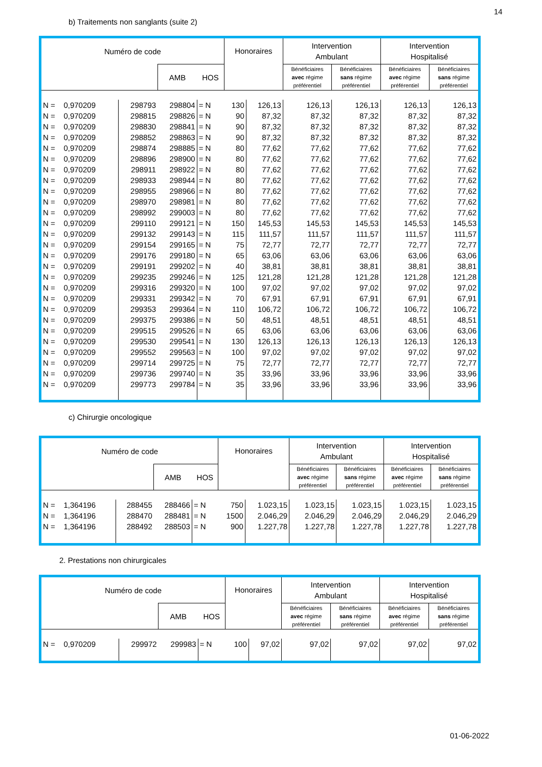14
b) Traitements non sanglants (suite 2)
| Numéro de code | | | | Honoraires | | Intervention Ambulant | | Intervention Hospitalisé | |
| --- | --- | --- | --- | --- | --- | --- | --- | --- | --- |
| | | AMB | HOS | | | Bénéficiaires avec régime préférentiel | Bénéficiaires sans régime préférentiel | Bénéficiaires avec régime préférentiel | Bénéficiaires sans régime préférentiel |
| N = 0,970209 | 298793 | 298804 | = N | 130 | 126,13 | 126,13 | 126,13 | 126,13 | 126,13 |
| N = 0,970209 | 298815 | 298826 | = N | 90 | 87,32 | 87,32 | 87,32 | 87,32 | 87,32 |
| N = 0,970209 | 298830 | 298841 | = N | 90 | 87,32 | 87,32 | 87,32 | 87,32 | 87,32 |
| N = 0,970209 | 298852 | 298863 | = N | 90 | 87,32 | 87,32 | 87,32 | 87,32 | 87,32 |
| N = 0,970209 | 298874 | 298885 | = N | 80 | 77,62 | 77,62 | 77,62 | 77,62 | 77,62 |
| N = 0,970209 | 298896 | 298900 | = N | 80 | 77,62 | 77,62 | 77,62 | 77,62 | 77,62 |
| N = 0,970209 | 298911 | 298922 | = N | 80 | 77,62 | 77,62 | 77,62 | 77,62 | 77,62 |
| N = 0,970209 | 298933 | 298944 | = N | 80 | 77,62 | 77,62 | 77,62 | 77,62 | 77,62 |
| N = 0,970209 | 298955 | 298966 | = N | 80 | 77,62 | 77,62 | 77,62 | 77,62 | 77,62 |
| N = 0,970209 | 298970 | 298981 | = N | 80 | 77,62 | 77,62 | 77,62 | 77,62 | 77,62 |
| N = 0,970209 | 298992 | 299003 | = N | 80 | 77,62 | 77,62 | 77,62 | 77,62 | 77,62 |
| N = 0,970209 | 299110 | 299121 | = N | 150 | 145,53 | 145,53 | 145,53 | 145,53 | 145,53 |
| N = 0,970209 | 299132 | 299143 | = N | 115 | 111,57 | 111,57 | 111,57 | 111,57 | 111,57 |
| N = 0,970209 | 299154 | 299165 | = N | 75 | 72,77 | 72,77 | 72,77 | 72,77 | 72,77 |
| N = 0,970209 | 299176 | 299180 | = N | 65 | 63,06 | 63,06 | 63,06 | 63,06 | 63,06 |
| N = 0,970209 | 299191 | 299202 | = N | 40 | 38,81 | 38,81 | 38,81 | 38,81 | 38,81 |
| N = 0,970209 | 299235 | 299246 | = N | 125 | 121,28 | 121,28 | 121,28 | 121,28 | 121,28 |
| N = 0,970209 | 299316 | 299320 | = N | 100 | 97,02 | 97,02 | 97,02 | 97,02 | 97,02 |
| N = 0,970209 | 299331 | 299342 | = N | 70 | 67,91 | 67,91 | 67,91 | 67,91 | 67,91 |
| N = 0,970209 | 299353 | 299364 | = N | 110 | 106,72 | 106,72 | 106,72 | 106,72 | 106,72 |
| N = 0,970209 | 299375 | 299386 | = N | 50 | 48,51 | 48,51 | 48,51 | 48,51 | 48,51 |
| N = 0,970209 | 299515 | 299526 | = N | 65 | 63,06 | 63,06 | 63,06 | 63,06 | 63,06 |
| N = 0,970209 | 299530 | 299541 | = N | 130 | 126,13 | 126,13 | 126,13 | 126,13 | 126,13 |
| N = 0,970209 | 299552 | 299563 | = N | 100 | 97,02 | 97,02 | 97,02 | 97,02 | 97,02 |
| N = 0,970209 | 299714 | 299725 | = N | 75 | 72,77 | 72,77 | 72,77 | 72,77 | 72,77 |
| N = 0,970209 | 299736 | 299740 | = N | 35 | 33,96 | 33,96 | 33,96 | 33,96 | 33,96 |
| N = 0,970209 | 299773 | 299784 | = N | 35 | 33,96 | 33,96 | 33,96 | 33,96 | 33,96 |
c) Chirurgie oncologique
| Numéro de code | | | | Honoraires | | Intervention Ambulant | | Intervention Hospitalisé | |
| --- | --- | --- | --- | --- | --- | --- | --- | --- | --- |
| | | AMB | HOS | | | Bénéficiaires avec régime préférentiel | Bénéficiaires sans régime préférentiel | Bénéficiaires avec régime préférentiel | Bénéficiaires sans régime préférentiel |
| N = 1,364196 | 288455 | 288466 | = N | 750 | 1.023,15 | 1.023,15 | 1.023,15 | 1.023,15 | 1.023,15 |
| N = 1,364196 | 288470 | 288481 | = N | 1500 | 2.046,29 | 2.046,29 | 2.046,29 | 2.046,29 | 2.046,29 |
| N = 1,364196 | 288492 | 288503 | = N | 900 | 1.227,78 | 1.227,78 | 1.227,78 | 1.227,78 | 1.227,78 |
2. Prestations non chirurgicales
| Numéro de code | | | | Honoraires | | Intervention Ambulant | | Intervention Hospitalisé | |
| --- | --- | --- | --- | --- | --- | --- | --- | --- | --- |
| | | AMB | HOS | | | Bénéficiaires avec régime préférentiel | Bénéficiaires sans régime préférentiel | Bénéficiaires avec régime préférentiel | Bénéficiaires sans régime préférentiel |
| N = 0,970209 | 299972 | 299983 | = N | 100 | 97,02 | 97,02 | 97,02 | 97,02 | 97,02 |
01-06-2022